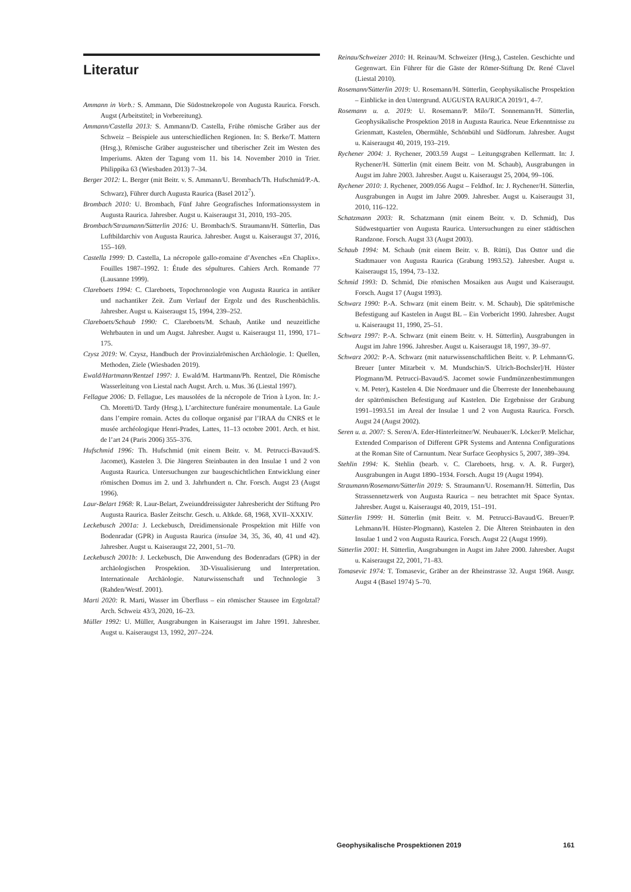Literatur
Ammann in Vorb.: S. Ammann, Die Südostnekropole von Augusta Raurica. Forsch. Augst (Arbeitstitel; in Vorbereitung).
Ammann/Castella 2013: S. Ammann/D. Castella, Frühe römische Gräber aus der Schweiz – Beispiele aus unterschiedlichen Regionen. In: S. Berke/T. Mattern (Hrsg.), Römische Gräber augusteischer und tiberischer Zeit im Westen des Imperiums. Akten der Tagung vom 11. bis 14. November 2010 in Trier. Philippika 63 (Wiesbaden 2013) 7–34.
Berger 2012: L. Berger (mit Beitr. v. S. Ammann/U. Brombach/Th. Hufschmid/P.-A. Schwarz), Führer durch Augusta Raurica (Basel 2012<sup>7</sup>).
Brombach 2010: U. Brombach, Fünf Jahre Geografisches Informationssystem in Augusta Raurica. Jahresber. Augst u. Kaiseraugst 31, 2010, 193–205.
Brombach/Straumann/Sütterlin 2016: U. Brombach/S. Straumann/H. Sütterlin, Das Luftbildarchiv von Augusta Raurica. Jahresber. Augst u. Kaiseraugst 37, 2016, 155–169.
Castella 1999: D. Castella, La nécropole gallo-romaine d’Avenches «En Chaplix». Fouilles 1987–1992. 1: Étude des sépultures. Cahiers Arch. Romande 77 (Lausanne 1999).
Clareboets 1994: C. Clareboets, Topochronologie von Augusta Raurica in antiker und nachantiker Zeit. Zum Verlauf der Ergolz und des Ruschenbächlis. Jahresber. Augst u. Kaiseraugst 15, 1994, 239–252.
Clareboets/Schaub 1990: C. Clareboets/M. Schaub, Antike und neuzeitliche Wehrbauten in und um Augst. Jahresber. Augst u. Kaiseraugst 11, 1990, 171–175.
Czysz 2019: W. Czysz, Handbuch der Provinzialrömischen Archäologie. 1: Quellen, Methoden, Ziele (Wiesbaden 2019).
Ewald/Hartmann/Rentzel 1997: J. Ewald/M. Hartmann/Ph. Rentzel, Die Römische Wasserleitung von Liestal nach Augst. Arch. u. Mus. 36 (Liestal 1997).
Fellague 2006: D. Fellague, Les mausolées de la nécropole de Trion à Lyon. In: J.-Ch. Moretti/D. Tardy (Hrsg.), L’architecture funéraire monumentale. La Gaule dans l’empire romain. Actes du colloque organisé par l’IRAA du CNRS et le musée archéologique Henri-Prades, Lattes, 11–13 octobre 2001. Arch. et hist. de l’art 24 (Paris 2006) 355–376.
Hufschmid 1996: Th. Hufschmid (mit einem Beitr. v. M. Petrucci-Bavaud/S. Jacomet), Kastelen 3. Die Jüngeren Steinbauten in den Insulae 1 und 2 von Augusta Raurica. Untersuchungen zur baugeschichtlichen Entwicklung einer römischen Domus im 2. und 3. Jahrhundert n. Chr. Forsch. Augst 23 (Augst 1996).
Laur-Belart 1968: R. Laur-Belart, Zweiunddreissigster Jahresbericht der Stiftung Pro Augusta Raurica. Basler Zeitschr. Gesch. u. Altkde. 68, 1968, XVII–XXXIV.
Leckebusch 2001a: J. Leckebusch, Dreidimensionale Prospektion mit Hilfe von Bodenradar (GPR) in Augusta Raurica (insulae 34, 35, 36, 40, 41 und 42). Jahresber. Augst u. Kaiseraugst 22, 2001, 51–70.
Leckebusch 2001b: J. Leckebusch, Die Anwendung des Bodenradars (GPR) in der archäologischen Prospektion. 3D-Visualisierung und Interpretation. Internationale Archäologie. Naturwissenschaft und Technologie 3 (Rahden/Westf. 2001).
Marti 2020: R. Marti, Wasser im Überfluss – ein römischer Stausee im Ergolztal? Arch. Schweiz 43/3, 2020, 16–23.
Müller 1992: U. Müller, Ausgrabungen in Kaiseraugst im Jahre 1991. Jahresber. Augst u. Kaiseraugst 13, 1992, 207–224.
Reinau/Schweizer 2010: H. Reinau/M. Schweizer (Hrsg.), Castelen. Geschichte und Gegenwart. Ein Führer für die Gäste der Römer-Stiftung Dr. René Clavel (Liestal 2010).
Rosemann/Sütterlin 2019: U. Rosemann/H. Sütterlin, Geophysikalische Prospektion – Einblicke in den Untergrund. AUGUSTA RAURICA 2019/1, 4–7.
Rosemann u. a. 2019: U. Rosemann/P. Milo/T. Sonnemann/H. Sütterlin, Geophysikalische Prospektion 2018 in Augusta Raurica. Neue Erkenntnisse zu Grienmatt, Kastelen, Obermühle, Schönbühl und Südforum. Jahresber. Augst u. Kaiseraugst 40, 2019, 193–219.
Rychener 2004: J. Rychener, 2003.59 Augst – Leitungsgraben Kellermatt. In: J. Rychener/H. Sütterlin (mit einem Beitr. von M. Schaub), Ausgrabungen in Augst im Jahre 2003. Jahresber. Augst u. Kaiseraugst 25, 2004, 99–106.
Rychener 2010: J. Rychener, 2009.056 Augst – Feldhof. In: J. Rychener/H. Sütterlin, Ausgrabungen in Augst im Jahre 2009. Jahresber. Augst u. Kaiseraugst 31, 2010, 116–122.
Schatzmann 2003: R. Schatzmann (mit einem Beitr. v. D. Schmid), Das Südwestquartier von Augusta Raurica. Untersuchungen zu einer städtischen Randzone. Forsch. Augst 33 (Augst 2003).
Schaub 1994: M. Schaub (mit einem Beitr. v. B. Rütti), Das Osttor und die Stadtmauer von Augusta Raurica (Grabung 1993.52). Jahresber. Augst u. Kaiseraugst 15, 1994, 73–132.
Schmid 1993: D. Schmid, Die römischen Mosaiken aus Augst und Kaiseraugst. Forsch. Augst 17 (Augst 1993).
Schwarz 1990: P.-A. Schwarz (mit einem Beitr. v. M. Schaub), Die spätrömische Befestigung auf Kastelen in Augst BL – Ein Vorbericht 1990. Jahresber. Augst u. Kaiseraugst 11, 1990, 25–51.
Schwarz 1997: P.-A. Schwarz (mit einem Beitr. v. H. Sütterlin), Ausgrabungen in Augst im Jahre 1996. Jahresber. Augst u. Kaiseraugst 18, 1997, 39–97.
Schwarz 2002: P.-A. Schwarz (mit naturwissenschaftlichen Beitr. v. P. Lehmann/G. Breuer [unter Mitarbeit v. M. Mundschin/S. Ulrich-Bochsler]/H. Hüster Plogmann/M. Petrucci-Bavaud/S. Jacomet sowie Fundmünzenbestimmungen v. M. Peter), Kastelen 4. Die Nordmauer und die Überreste der Innenbebauung der spätrömischen Befestigung auf Kastelen. Die Ergebnisse der Grabung 1991–1993.51 im Areal der Insulae 1 und 2 von Augusta Raurica. Forsch. Augst 24 (Augst 2002).
Seren u. a. 2007: S. Seren/A. Eder-Hinterleitner/W. Neubauer/K. Löcker/P. Melichar, Extended Comparison of Different GPR Systems and Antenna Configurations at the Roman Site of Carnuntum. Near Surface Geophysics 5, 2007, 389–394.
Stehlin 1994: K. Stehlin (bearb. v. C. Clareboets, hrsg. v. A. R. Furger), Ausgrabungen in Augst 1890–1934. Forsch. Augst 19 (Augst 1994).
Straumann/Rosemann/Sütterlin 2019: S. Straumann/U. Rosemann/H. Sütterlin, Das Strassennetzwerk von Augusta Raurica – neu betrachtet mit Space Syntax. Jahresber. Augst u. Kaiseraugst 40, 2019, 151–191.
Sütterlin 1999: H. Sütterlin (mit Beitr. v. M. Petrucci-Bavaud/G. Breuer/P. Lehmann/H. Hüster-Plogmann), Kastelen 2. Die Älteren Steinbauten in den Insulae 1 und 2 von Augusta Raurica. Forsch. Augst 22 (Augst 1999).
Sütterlin 2001: H. Sütterlin, Ausgrabungen in Augst im Jahre 2000. Jahresber. Augst u. Kaiseraugst 22, 2001, 71–83.
Tomasevic 1974: T. Tomasevic, Gräber an der Rheinstrasse 32. Augst 1968. Ausgr. Augst 4 (Basel 1974) 5–70.
Geophysikalische Prospektionen 2019 161